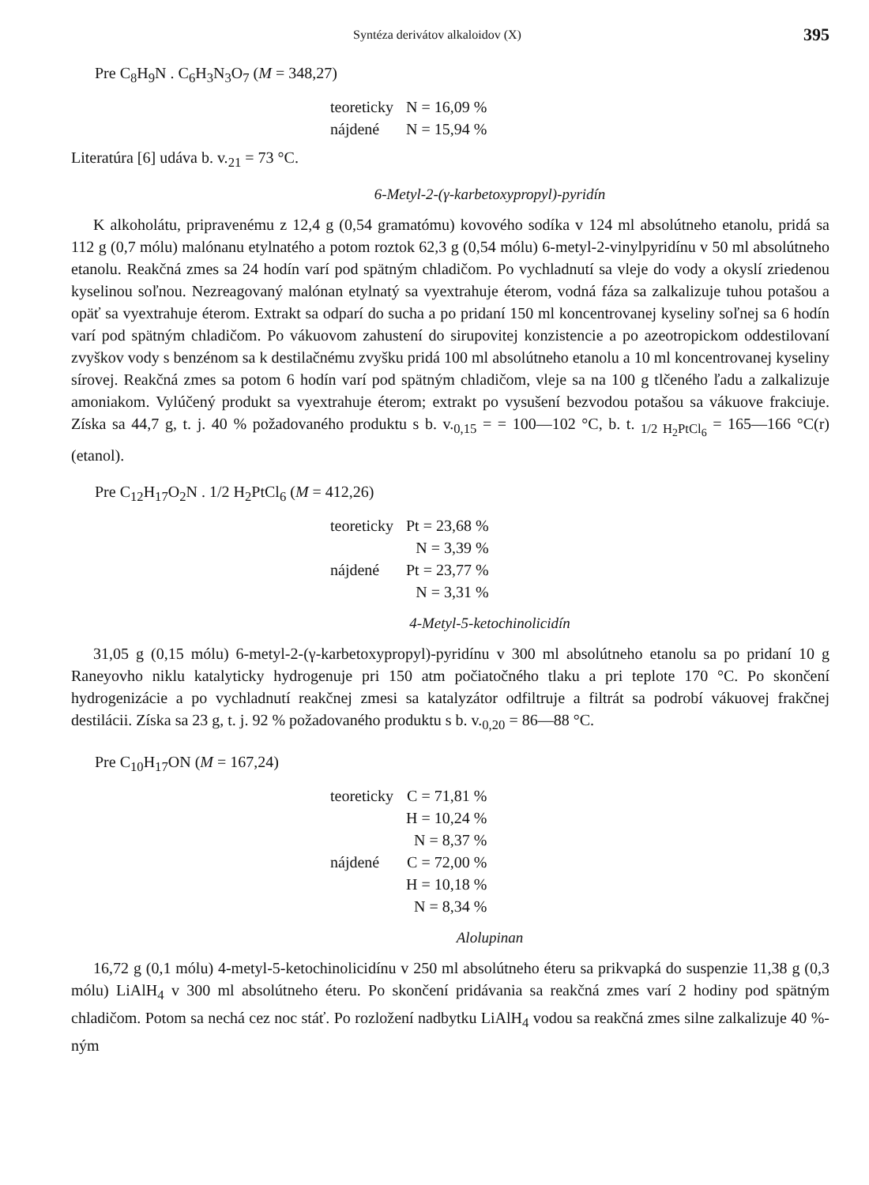Syntéza derivátov alkaloidov (X) 395
Pre C<sub>8</sub>H<sub>9</sub>N . C<sub>6</sub>H<sub>3</sub>N<sub>3</sub>O<sub>7</sub> (M = 348,27)
| teoreticky | N = 16,09 % |
| nájdené | N = 15,94 % |
Literatúra [6] udáva b. v.<sub>21</sub> = 73 °C.
6-Metyl-2-(γ-karbetoxypropyl)-pyridín
K alkoholátu, pripravenému z 12,4 g (0,54 gramatómu) kovového sodíka v 124 ml absolútneho etanolu, pridá sa 112 g (0,7 mólu) malónanu etylnatého a potom roztok 62,3 g (0,54 mólu) 6-metyl-2-vinylpyridínu v 50 ml absolútneho etanolu. Reakčná zmes sa 24 hodín varí pod spätným chladičom. Po vychladnutí sa vleje do vody a okyslí zriedenou kyselinou soľnou. Nezreagovaný malónan etylnatý sa vyextrahuje éterom, vodná fáza sa zalkalizuje tuhou potašou a opäť sa vyextrahuje éterom. Extrakt sa odparí do sucha a po pridaní 150 ml koncentrovanej kyseliny soľnej sa 6 hodín varí pod spätným chladičom. Po vákuovom zahustení do sirupovitej konzistencie a po azeotropickom oddestilovaní zvyškov vody s benzénom sa k destilačnému zvyšku pridá 100 ml absolútneho etanolu a 10 ml koncentrovanej kyseliny sírovej. Reakčná zmes sa potom 6 hodín varí pod spätným chladičom, vleje sa na 100 g tlčeného ľadu a zalkalizuje amoniakom. Vylúčený produkt sa vyextrahuje éterom; extrakt po vysušení bezvodou potašou sa vákuove frakciuje. Získa sa 44,7 g, t. j. 40 % požadovaného produktu s b. v.<sub>0,15</sub> = = 100—102 °C, b. t. <sub>1/2 H<sub>2</sub>PtCl<sub>6</sub></sub> = 165—166 °C(r) (etanol).
Pre C<sub>12</sub>H<sub>17</sub>O<sub>2</sub>N . 1/2 H<sub>2</sub>PtCl<sub>6</sub> (M = 412,26)
| teoreticky | Pt = 23,68 % |
| | N = 3,39 % |
| nájdené | Pt = 23,77 % |
| | N = 3,31 % |
4-Metyl-5-ketochinolicidín
31,05 g (0,15 mólu) 6-metyl-2-(γ-karbetoxypropyl)-pyridínu v 300 ml absolútneho etanolu sa po pridaní 10 g Raneyovho niklu katalyticky hydrogenuje pri 150 atm počiatočného tlaku a pri teplote 170 °C. Po skončení hydrogenizácie a po vychladnutí reakčnej zmesi sa katalyzátor odfiltruje a filtrát sa podrobí vákuovej frakčnej destilácii. Získa sa 23 g, t. j. 92 % požadovaného produktu s b. v.<sub>0,20</sub> = 86—88 °C.
Pre C<sub>10</sub>H<sub>17</sub>ON (M = 167,24)
| teoreticky | C = 71,81 % |
| | H = 10,24 % |
| | N = 8,37 % |
| nájdené | C = 72,00 % |
| | H = 10,18 % |
| | N = 8,34 % |
Alolupinan
16,72 g (0,1 mólu) 4-metyl-5-ketochinolicidínu v 250 ml absolútneho éteru sa prikvapká do suspenzie 11,38 g (0,3 mólu) LiAlH<sub>4</sub> v 300 ml absolútneho éteru. Po skončení pridávania sa reakčná zmes varí 2 hodiny pod spätným chladičom. Potom sa nechá cez noc stáť. Po rozložení nadbytku LiAlH<sub>4</sub> vodou sa reakčná zmes silne zalkalizuje 40 %-ným